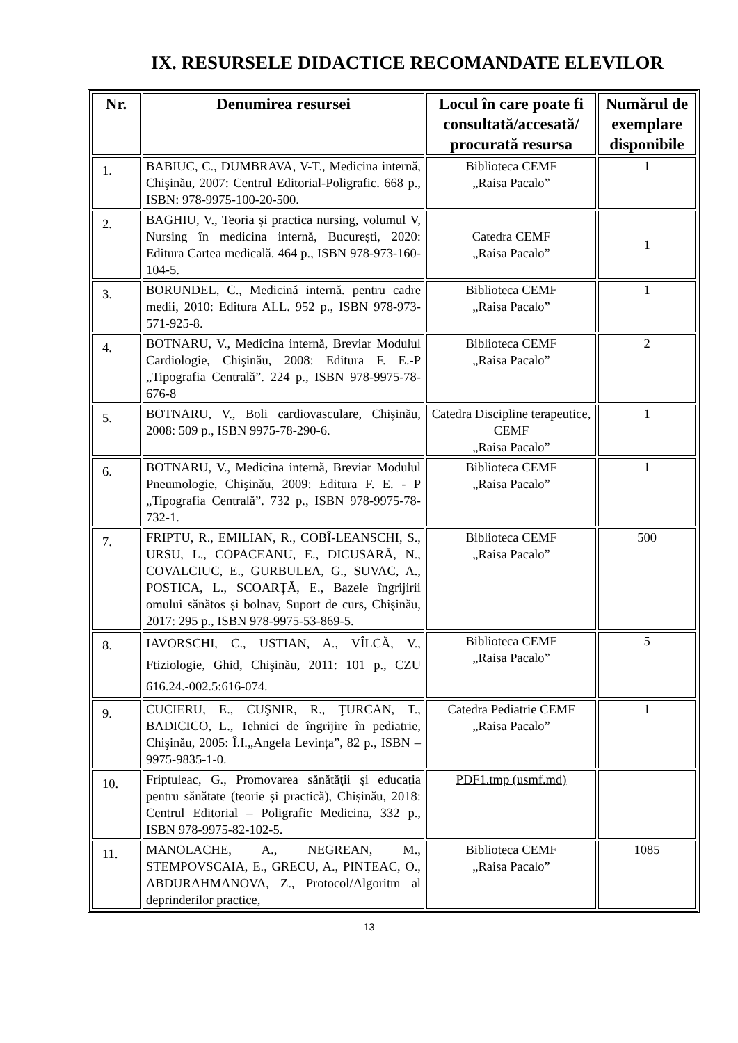IX. RESURSELE DIDACTICE RECOMANDATE ELEVILOR
| Nr. | Denumirea resursei | Locul în care poate fi consultată/accesată/ procurată resursa | Numărul de exemplare disponibile |
| --- | --- | --- | --- |
| 1. | BABIUC, C., DUMBRAVA, V-T., Medicina internă, Chişinău, 2007: Centrul Editorial-Poligrafic. 668 p., ISBN: 978-9975-100-20-500. | Biblioteca CEMF „Raisa Pacalo” | 1 |
| 2. | BAGHIU, V., Teoria și practica nursing, volumul V, Nursing în medicina internă, București, 2020: Editura Cartea medicală. 464 p., ISBN 978-973-160-104-5. | Catedra CEMF „Raisa Pacalo” | 1 |
| 3. | BORUNDEL, C., Medicină internă. pentru cadre medii, 2010: Editura ALL. 952 p., ISBN 978-973-571-925-8. | Biblioteca CEMF „Raisa Pacalo” | 1 |
| 4. | BOTNARU, V., Medicina internă, Breviar Modulul Cardiologie, Chişinău, 2008: Editura F. E.-P „Tipografia Centrală”. 224 p., ISBN 978-9975-78-676-8 | Biblioteca CEMF „Raisa Pacalo” | 2 |
| 5. | BOTNARU, V., Boli cardiovasculare, Chișinău, 2008: 509 p., ISBN 9975-78-290-6. | Catedra Discipline terapeutice, CEMF „Raisa Pacalo” | 1 |
| 6. | BOTNARU, V., Medicina internă, Breviar Modulul Pneumologie, Chişinău, 2009: Editura F. E. - P „Tipografia Centrală”. 732 p., ISBN 978-9975-78-732-1. | Biblioteca CEMF „Raisa Pacalo” | 1 |
| 7. | FRIPTU, R., EMILIAN, R., COBÎ-LEANSCHI, S., URSU, L., COPACEANU, E., DICUSARĂ, N., COVALCIUC, E., GURBULEA, G., SUVAC, A., POSTICA, L., SCOARȚĂ, E., Bazele îngrijirii omului sănătos și bolnav, Suport de curs, Chișinău, 2017: 295 p., ISBN 978-9975-53-869-5. | Biblioteca CEMF „Raisa Pacalo” | 500 |
| 8. | IAVORSCHI, C., USTIAN, A., VÎLCĂ, V., Ftiziologie, Ghid, Chişinău, 2011: 101 p., CZU 616.24.-002.5:616-074. | Biblioteca CEMF „Raisa Pacalo” | 5 |
| 9. | CUCIERU, E., CUŞNIR, R., ŢURCAN, T., BADICICO, L., Tehnici de îngrijire în pediatrie, Chişinău, 2005: Î.I.„Angela Levința”, 82 p., ISBN – 9975-9835-1-0. | Catedra Pediatrie CEMF „Raisa Pacalo” | 1 |
| 10. | Friptuleac, G., Promovarea sănătăţii şi educația pentru sănătate (teorie și practică), Chișinău, 2018: Centrul Editorial – Poligrafic Medicina, 332 p., ISBN 978-9975-82-102-5. | PDF1.tmp (usmf.md) | |
| 11. | MANOLACHE, A., NEGREAN, M., STEMPOVSCAIA, E., GRECU, A., PINTEAC, O., ABDURAHMANOVA, Z., Protocol/Algoritm al deprinderilor practice, | Biblioteca CEMF „Raisa Pacalo” | 1085 |
13